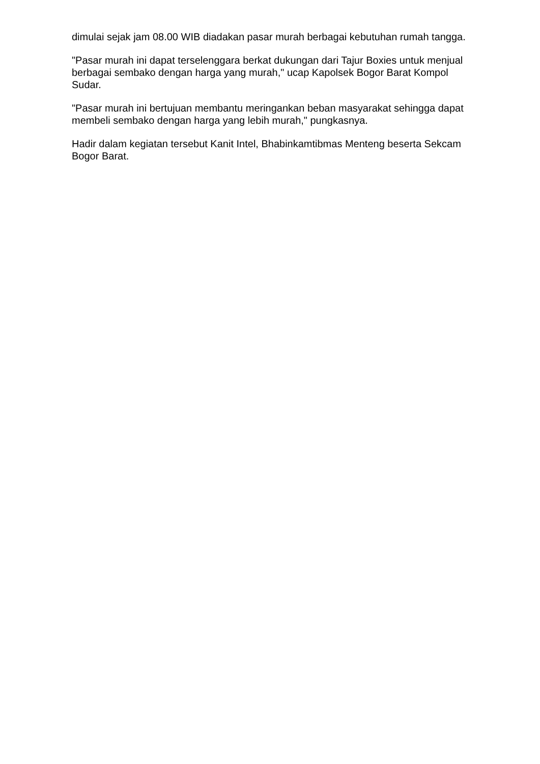dimulai sejak jam 08.00 WIB diadakan pasar murah berbagai kebutuhan rumah tangga.
"Pasar murah ini dapat terselenggara berkat dukungan dari Tajur Boxies untuk menjual berbagai sembako dengan harga yang murah," ucap Kapolsek Bogor Barat Kompol Sudar.
"Pasar murah ini bertujuan membantu meringankan beban masyarakat sehingga dapat membeli sembako dengan harga yang lebih murah," pungkasnya.
Hadir dalam kegiatan tersebut Kanit Intel, Bhabinkamtibmas Menteng beserta Sekcam Bogor Barat.